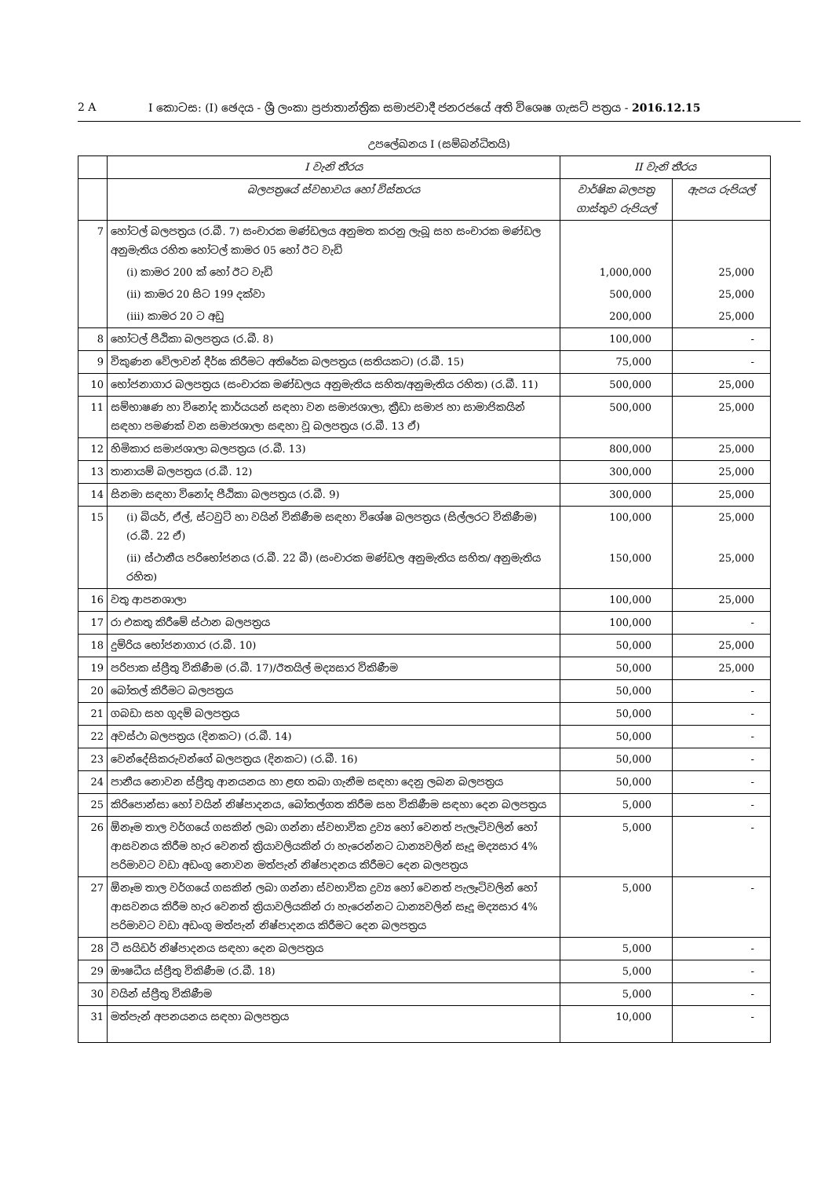2 A I කොටස: (I) ඡෙදය - ශ්‍රී ලංකා ප්‍රජාතාන්ත්‍රික සමාජවාදී ජනරජයේ අති විශෙෂ ගැසට් පත්‍රය - 2016.12.15
උපලේඛනය I (සම්බන්ධිතයි)
| | I වැනි තීරය | II වැනි තීරය | |
| --- | --- | --- | --- |
| | බලපත්‍රයේ ස්වභාවය හෝ විස්තරය | වාර්ෂික බලපත්‍ර ගාස්තුව රුපියල් | ඇපය රුපියල් |
| 7 | හෝටල් බලපත්‍රය (ර.බී. 7) සංචාරක මණ්ඩලය අනුමත කරනු ලැබූ සහ සංචාරක මණ්ඩල අනුමැතිය රහිත හෝටල් කාමර 05 හෝ ඊට වැඩි | | |
| | (i) කාමර 200 ක් හෝ ඊට වැඩි | 1,000,000 | 25,000 |
| | (ii) කාමර 20 සිට 199 දක්වා | 500,000 | 25,000 |
| | (iii) කාමර 20 ට අඩු | 200,000 | 25,000 |
| 8 | හෝටල් පීඨිකා බලපත්‍රය (ර.බී. 8) | 100,000 | - |
| 9 | විකුණන වේලාවන් දීර්ඝ කිරීමට අතිරේක බලපත්‍රය (සතියකට) (ර.බී. 15) | 75,000 | - |
| 10 | භෝජනාගාර බලපත්‍රය (සංචාරක මණ්ඩලය අනුමැතිය සහිත/අනුමැතිය රහිත) (ර.බී. 11) | 500,000 | 25,000 |
| 11 | සම්භාෂණ හා විනෝද කාර්යයන් සඳහා වන සමාජශාලා, ක්‍රීඩා සමාජ හා සාමාජිකයින් සඳහා පමණක් වන සමාජශාලා සඳහා වූ බලපත්‍රය (ර.බී. 13 ඒ) | 500,000 | 25,000 |
| 12 | හිමිකාර සමාජශාලා බලපත්‍රය (ර.බී. 13) | 800,000 | 25,000 |
| 13 | තානායම් බලපත්‍රය (ර.බී. 12) | 300,000 | 25,000 |
| 14 | සිනමා සඳහා විනෝද පීඨිකා බලපත්‍රය (ර.බී. 9) | 300,000 | 25,000 |
| 15 | (i) බියර්, ඒල්, ස්ටවුට් හා වයින් විකිණීම සඳහා විශේෂ බලපත්‍රය (සිල්ලරට විකිණීම) (ර.බී. 22 ඒ) | 100,000 | 25,000 |
| | (ii) ස්ථානීය පරිභෝජනය (ර.බී. 22 බී) (සංචාරක මණ්ඩල අනුමැතිය සහිත/ අනුමැතිය රහිත) | 150,000 | 25,000 |
| 16 | වතු ආපනශාලා | 100,000 | 25,000 |
| 17 | රා එකතු කිරීමේ ස්ථාන බලපත්‍රය | 100,000 | - |
| 18 | දුම්රිය භෝජනාගාර (ර.බී. 10) | 50,000 | 25,000 |
| 19 | පරිපාක ස්ප්‍රීතු විකිණීම (ර.බී. 17)/ඊතයිල් මද්‍යසාර විකිණීම | 50,000 | 25,000 |
| 20 | බෝතල් කිරීමට බලපත්‍රය | 50,000 | - |
| 21 | ගබඩා සහ ගුදම් බලපත්‍රය | 50,000 | - |
| 22 | අවස්ථා බලපත්‍රය (දිනකට) (ර.බී. 14) | 50,000 | - |
| 23 | වෙන්දේසිකරුවන්ගේ බලපත්‍රය (දිනකට) (ර.බී. 16) | 50,000 | - |
| 24 | පානීය නොවන ස්ප්‍රීතු ආනයනය හා ළඟ තබා ගැනීම සඳහා දෙනු ලබන බලපත්‍රය | 50,000 | - |
| 25 | කිරිපොන්සා හෝ වයින් නිෂ්පාදනය, බෝතල්ගත කිරීම සහ විකිණීම සඳහා දෙන බලපත්‍රය | 5,000 | - |
| 26 | ඕනෑම තාල වර්ගයේ ගසකින් ලබා ගන්නා ස්වභාවික ද්‍රව්‍ය හෝ වෙනත් පැලෑටිවලින් හෝ ආසවනය කිරීම හැර වෙනත් ක්‍රියාවලියකින් රා හැරෙන්නට ධාන්‍යවලින් සෑදූ මද්‍යසාර 4% පරිමාවට වඩා අඩංගු නොවන මත්පැන් නිෂ්පාදනය කිරීමට දෙන බලපත්‍රය | 5,000 | - |
| 27 | ඕනෑම තාල වර්ගයේ ගසකින් ලබා ගන්නා ස්වභාවික ද්‍රව්‍ය හෝ වෙනත් පැලෑටිවලින් හෝ ආසවනය කිරීම හැර වෙනත් ක්‍රියාවලියකින් රා හැරෙන්නට ධාන්‍යවලින් සෑදූ මද්‍යසාර 4% පරිමාවට වඩා අඩංගු මත්පැන් නිෂ්පාදනය කිරීමට දෙන බලපත්‍රය | 5,000 | - |
| 28 | ටී සයිඩර් නිෂ්පාදනය සඳහා දෙන බලපත්‍රය | 5,000 | - |
| 29 | ඖෂධීය ස්ප්‍රීතු විකිණීම (ර.බී. 18) | 5,000 | - |
| 30 | වයින් ස්ප්‍රීතු විකිණීම | 5,000 | - |
| 31 | මත්පැන් අපනයනය සඳහා බලපත්‍රය | 10,000 | - |